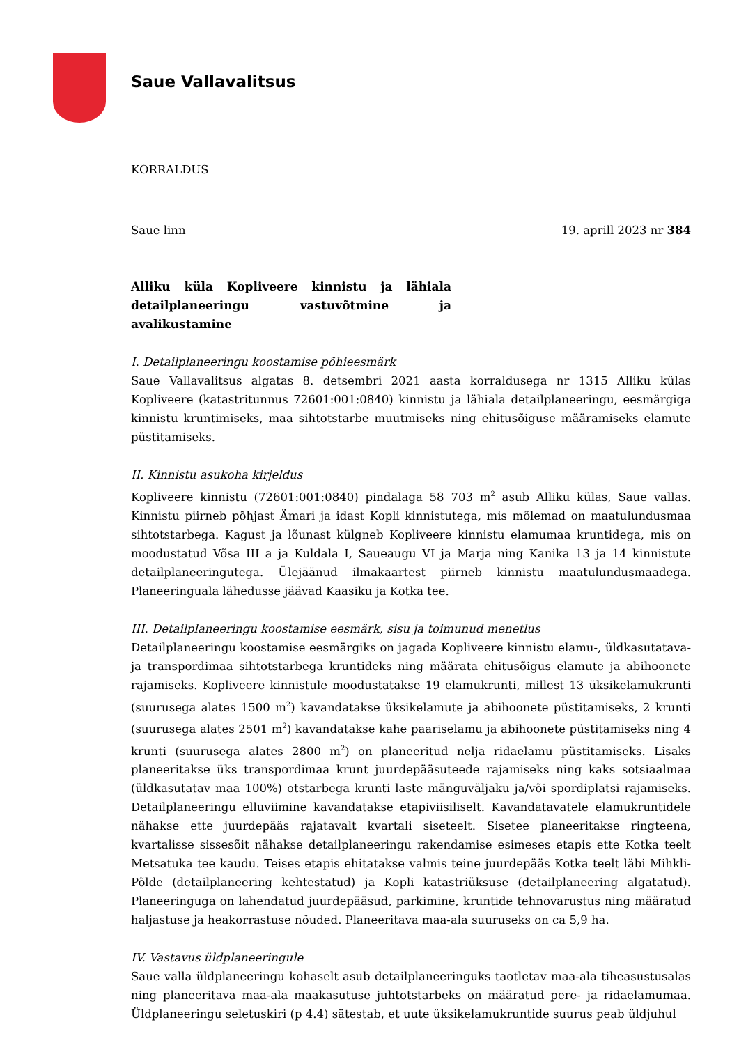Saue Vallavalitsus
KORRALDUS
Saue linn 19. aprill 2023 nr 384
Alliku küla Kopliveere kinnistu ja lähiala detailplaneeringu vastuvõtmine ja avalikustamine
I. Detailplaneeringu koostamise põhieesmärk
Saue Vallavalitsus algatas 8. detsembri 2021 aasta korraldusega nr 1315 Alliku külas Kopliveere (katastritunnus 72601:001:0840) kinnistu ja lähiala detailplaneeringu, eesmärgiga kinnistu kruntimiseks, maa sihtotstarbe muutmiseks ning ehitusõiguse määramiseks elamute püstitamiseks.
II. Kinnistu asukoha kirjeldus
Kopliveere kinnistu (72601:001:0840) pindalaga 58 703 m<sup>2</sup> asub Alliku külas, Saue vallas. Kinnistu piirneb põhjast Ämari ja idast Kopli kinnistutega, mis mõlemad on maatulundusmaa sihtotstarbega. Kagust ja lõunast külgneb Kopliveere kinnistu elamumaa kruntidega, mis on moodustatud Võsa III a ja Kuldala I, Saueaugu VI ja Marja ning Kanika 13 ja 14 kinnistute detailplaneeringutega. Ülejäänud ilmakaartest piirneb kinnistu maatulundusmaadega. Planeeringuala lähedusse jäävad Kaasiku ja Kotka tee.
III. Detailplaneeringu koostamise eesmärk, sisu ja toimunud menetlus
Detailplaneeringu koostamise eesmärgiks on jagada Kopliveere kinnistu elamu-, üldkasutatava- ja transpordimaa sihtotstarbega kruntideks ning määrata ehitusõigus elamute ja abihoonete rajamiseks. Kopliveere kinnistule moodustatakse 19 elamukrunti, millest 13 üksikelamukrunti (suurusega alates 1500 m<sup>2</sup>) kavandatakse üksikelamute ja abihoonete püstitamiseks, 2 krunti (suurusega alates 2501 m<sup>2</sup>) kavandatakse kahe paariselamu ja abihoonete püstitamiseks ning 4 krunti (suurusega alates 2800 m<sup>2</sup>) on planeeritud nelja ridaelamu püstitamiseks. Lisaks planeeritakse üks transpordimaa krunt juurdepääsuteede rajamiseks ning kaks sotsiaalmaa (üldkasutatav maa 100%) otstarbega krunti laste mänguväljaku ja/või spordiplatsi rajamiseks. Detailplaneeringu elluviimine kavandatakse etapiviisiliselt. Kavandatavatele elamukruntidele nähakse ette juurdepääs rajatavalt kvartali siseteelt. Sisetee planeeritakse ringteena, kvartalisse sissesõit nähakse detailplaneeringu rakendamise esimeses etapis ette Kotka teelt Metsatuka tee kaudu. Teises etapis ehitatakse valmis teine juurdepääs Kotka teelt läbi Mihkli-Põlde (detailplaneering kehtestatud) ja Kopli katastriüksuse (detailplaneering algatatud). Planeeringuga on lahendatud juurdepääsud, parkimine, kruntide tehnovarustus ning määratud haljastuse ja heakorrastuse nõuded. Planeeritava maa-ala suuruseks on ca 5,9 ha.
IV. Vastavus üldplaneeringule
Saue valla üldplaneeringu kohaselt asub detailplaneeringuks taotletav maa-ala tiheasustusalas ning planeeritava maa-ala maakasutuse juhtotstarbeks on määratud pere- ja ridaelamumaa. Üldplaneeringu seletuskiri (p 4.4) sätestab, et uute üksikelamukruntide suurus peab üldjuhul